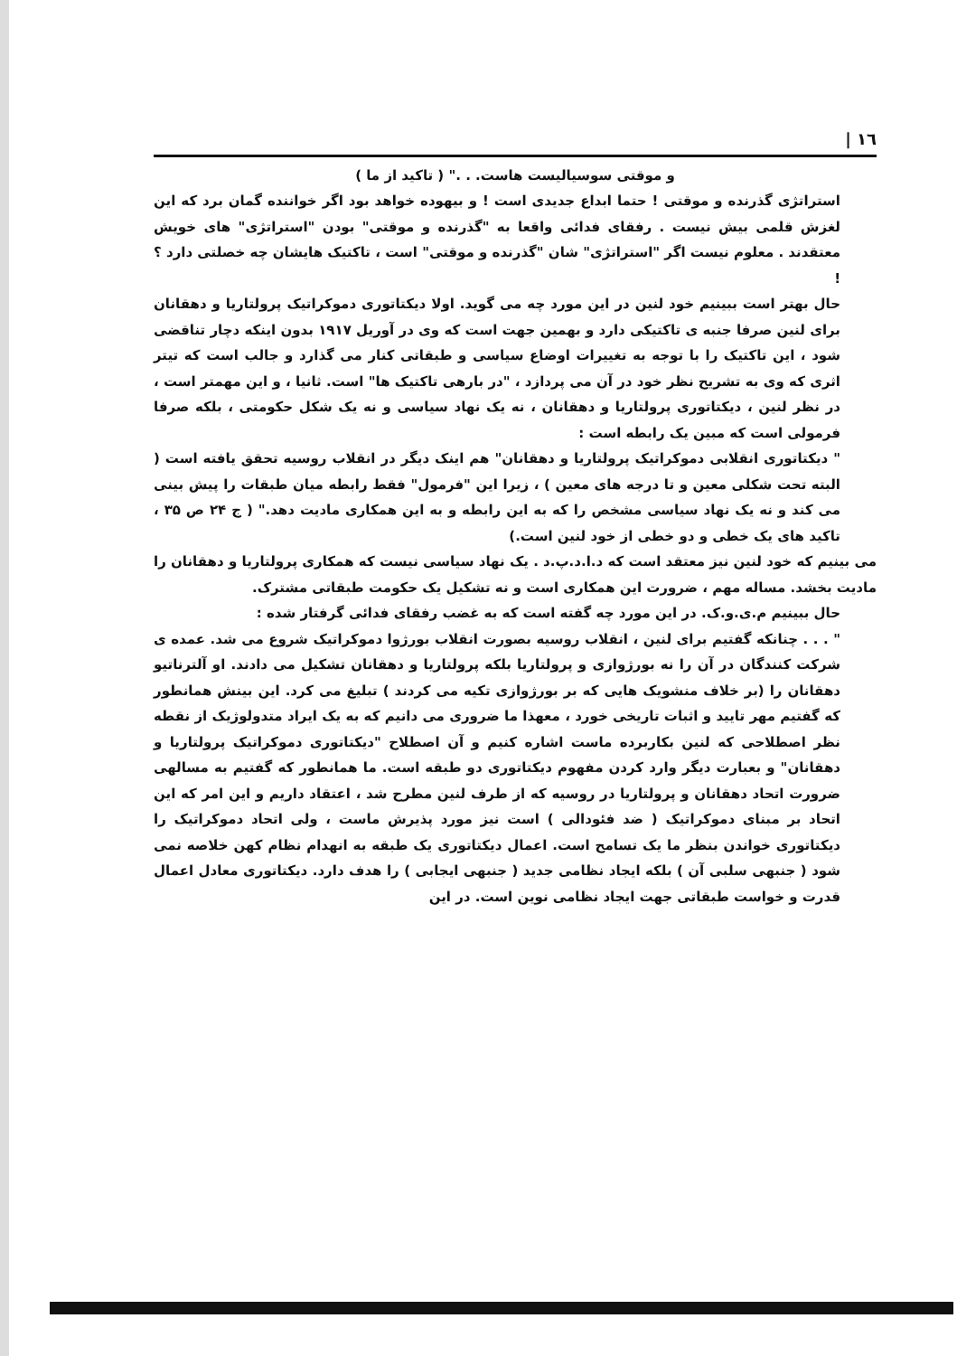١٦ |
و موقتی سوسیالیست هاست. . ." ( تاکید از ما )
استراتژی گذرنده و موقتی ! حتما ابداع جدیدی است ! و بیهوده خواهد بود اگر خواننده گمان برد که این لغزش قلمی بیش نیست . رفقای فدائی واقعا به "گذرنده و موقتی" بودن "استراتژی" های خویش معتقدند . معلوم نیست اگر "استراتژی" شان "گذرنده و موقتی" است ، تاکتیک هایشان چه خصلتی دارد ؟ !
حال بهتر است ببینیم خود لنین در این مورد چه می گوید. اولا دیکتاتوری دموکراتیک پرولتاریا و دهقانان برای لنین صرفا جنبه ی تاکتیکی دارد و بهمین جهت است که وی در آوریل ۱۹۱۷ بدون اینکه دچار تناقضی شود ، این تاکتیک را با توجه به تغییرات اوضاع سیاسی و طبقاتی کنار می گذارد و جالب است که تیتر اثری که وی به تشریح نظر خود در آن می پردازد ، "در بارهی تاکتیک ها" است. ثانیا ، و این مهمتر است ، در نظر لنین ، دیکتاتوری پرولتاریا و دهقانان ، نه یک نهاد سیاسی و نه یک شکل حکومتی ، بلکه صرفا فرمولی است که مبین یک رابطه است :
" دیکتاتوری انقلابی دموکراتیک پرولتاریا و دهقانان" هم اینک دیگر در انقلاب روسیه تحقق یافته است ( البته تحت شکلی معین و تا درجه های معین ) ، زیرا این "فرمول" فقط رابطه میان طبقات را پیش بینی می کند و نه یک نهاد سیاسی مشخص را که به این رابطه و به این همکاری مادیت دهد." ( ج ۲۴ ص ۳۵ ، تاکید های یک خطی و دو خطی از خود لنین است.)
می بینیم که خود لنین نیز معتقد است که د.ا.د.پ.د . یک نهاد سیاسی نیست که همکاری پرولتاریا و دهقانان را مادیت بخشد. مساله مهم ، ضرورت این همکاری است و نه تشکیل یک حکومت طبقاتی مشترک.
حال ببینیم م.ی.و.ک. در این مورد چه گفته است که به غضب رفقای فدائی گرفتار شده :
" . . . چنانکه گفتیم برای لنین ، انقلاب روسیه بصورت انقلاب بورژوا دموکراتیک شروع می شد. عمده ی شرکت کنندگان در آن را نه بورژوازی و پرولتاریا بلکه پرولتاریا و دهقانان تشکیل می دادند. او آلترناتیو دهقانان را (بر خلاف منشویک هایی که بر بورژوازی تکیه می کردند ) تبلیغ می کرد. این بینش همانطور که گفتیم مهر تایید و اثبات تاریخی خورد ، معهذا ما ضروری می دانیم که به یک ایراد متدولوژیک از نقطه نظر اصطلاحی که لنین بکاربرده ماست اشاره کنیم و آن اصطلاح "دیکتاتوری دموکراتیک پرولتاریا و دهقانان" و بعبارت دیگر وارد کردن مفهوم دیکتاتوری دو طبقه است. ما همانطور که گفتیم به مسالهی ضرورت اتحاد دهقانان و پرولتاریا در روسیه که از طرف لنین مطرح شد ، اعتقاد داریم و این امر که این اتحاد بر مبنای دموکراتیک ( ضد فئودالی ) است نیز مورد پذیرش ماست ، ولی اتحاد دموکراتیک را دیکتاتوری خواندن بنظر ما یک تسامح است. اعمال دیکتاتوری یک طبقه به انهدام نظام کهن خلاصه نمی شود ( جنبهی سلبی آن ) بلکه ایجاد نظامی جدید ( جنبهی ایجابی ) را هدف دارد. دیکتاتوری معادل اعمال قدرت و خواست طبقاتی جهت ایجاد نظامی نوین است. در این